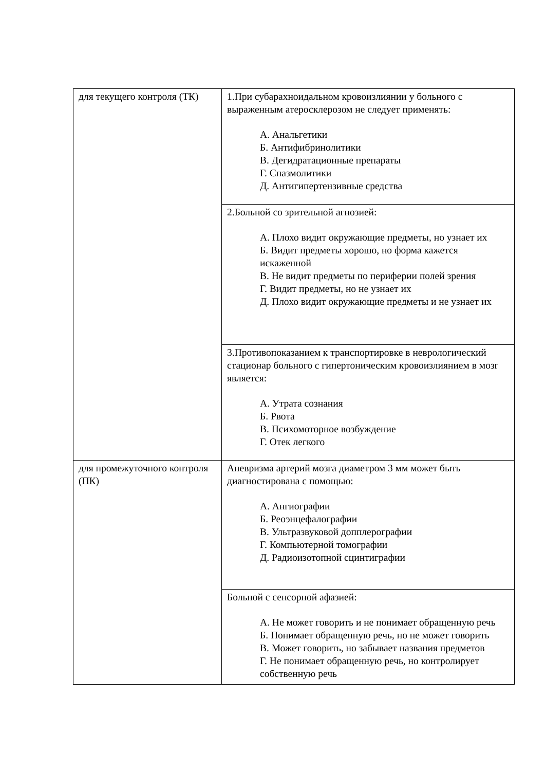| для текущего контроля (ТК) | 1.При субарахноидальном кровоизлиянии у больного с выраженным атеросклерозом не следует применять: А. Анальгетики Б. Антифибринолитики В. Дегидратационные препараты Г. Спазмолитики Д. Антигипертензивные средства |
| | 2.Больной со зрительной агнозией: А. Плохо видит окружающие предметы, но узнает их Б. Видит предметы хорошо, но форма кажется искаженной В. Не видит предметы по периферии полей зрения Г. Видит предметы, но не узнает их Д. Плохо видит окружающие предметы и не узнает их |
| | 3.Противопоказанием к транспортировке в неврологический стационар больного с гипертоническим кровоизлиянием в мозг является: А. Утрата сознания Б. Рвота В. Психомоторное возбуждение Г. Отек легкого |
| для промежуточного контроля (ПК) | Аневризма артерий мозга диаметром 3 мм может быть диагностирована с помощью: А. Ангиографии Б. Реоэнцефалографии В. Ультразвуковой допплерографии Г. Компьютерной томографии Д. Радиоизотопной сцинтиграфии |
| | Больной с сенсорной афазией: А. Не может говорить и не понимает обращенную речь Б. Понимает обращенную речь, но не может говорить В. Может говорить, но забывает названия предметов Г. Не понимает обращенную речь, но контролирует собственную речь |